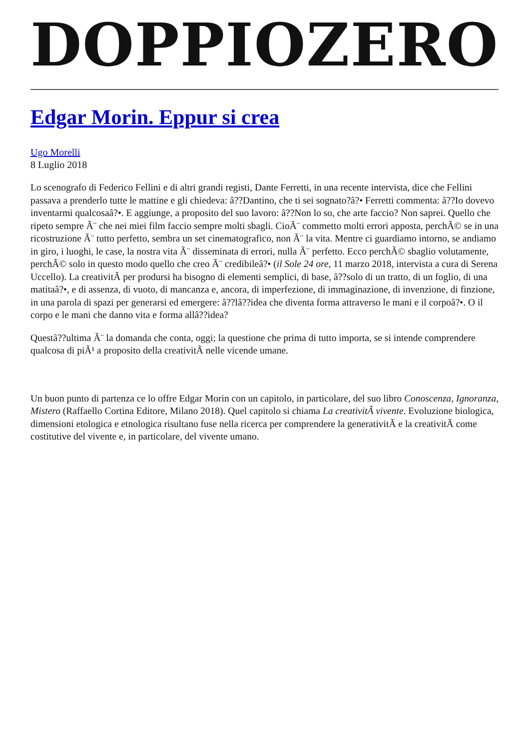DOPPIOZERO
Edgar Morin. Eppur si crea
Ugo Morelli
8 Luglio 2018
Lo scenografo di Federico Fellini e di altri grandi registi, Dante Ferretti, in una recente intervista, dice che Fellini passava a prenderlo tutte le mattine e gli chiedeva: â??Dantino, che ti sei sognato?â?• Ferretti commenta: â??Io dovevo inventarmi qualcosaâ?•. E aggiunge, a proposito del suo lavoro: â??Non lo so, che arte faccio? Non saprei. Quello che ripeto sempre Ã¨ che nei miei film faccio sempre molti sbagli. CioÃ¨ commetto molti errori apposta, perchÃ© se in una ricostruzione Ã¨ tutto perfetto, sembra un set cinematografico, non Ã¨ la vita. Mentre ci guardiamo intorno, se andiamo in giro, i luoghi, le case, la nostra vita Ã¨ disseminata di errori, nulla Ã¨ perfetto. Ecco perchÃ© sbaglio volutamente, perchÃ© solo in questo modo quello che creo Ã¨ credibileâ?• (il Sole 24 ore, 11 marzo 2018, intervista a cura di Serena Uccello). La creativitÃ per prodursi ha bisogno di elementi semplici, di base, â??solo di un tratto, di un foglio, di una matitaâ?•, e di assenza, di vuoto, di mancanza e, ancora, di imperfezione, di immaginazione, di invenzione, di finzione, in una parola di spazi per generarsi ed emergere: â??lâ??idea che diventa forma attraverso le mani e il corpoâ?•. O il corpo e le mani che danno vita e forma allâ??idea?
Questâ??ultima Ã¨ la domanda che conta, oggi; la questione che prima di tutto importa, se si intende comprendere qualcosa di piÃ¹ a proposito della creativitÃ nelle vicende umane.
Un buon punto di partenza ce lo offre Edgar Morin con un capitolo, in particolare, del suo libro Conoscenza, Ignoranza, Mistero (Raffaello Cortina Editore, Milano 2018). Quel capitolo si chiama La creativitÃ vivente. Evoluzione biologica, dimensioni etologica e etnologica risultano fuse nella ricerca per comprendere la generativitÃ e la creativitÃ come costitutive del vivente e, in particolare, del vivente umano.